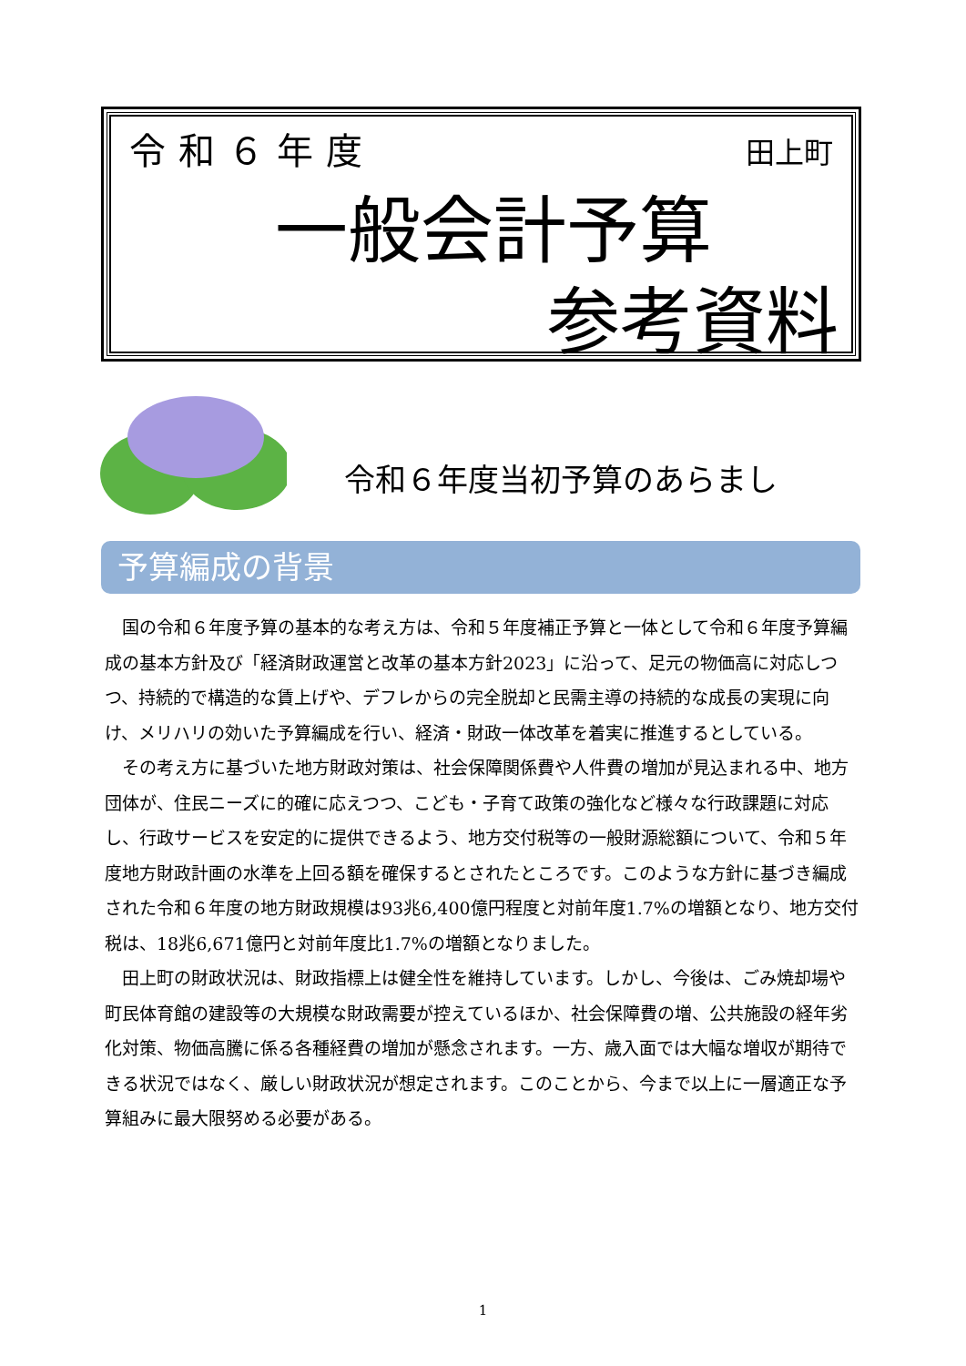令和６年度 田上町
一般会計予算
参考資料
令和６年度当初予算のあらまし
予算編成の背景
国の令和６年度予算の基本的な考え方は、令和５年度補正予算と一体として令和６年度予算編成の基本方針及び「経済財政運営と改革の基本方針2023」に沿って、足元の物価高に対応しつつ、持続的で構造的な賃上げや、デフレからの完全脱却と民需主導の持続的な成長の実現に向け、メリハリの効いた予算編成を行い、経済・財政一体改革を着実に推進するとしている。
その考え方に基づいた地方財政対策は、社会保障関係費や人件費の増加が見込まれる中、地方団体が、住民ニーズに的確に応えつつ、こども・子育て政策の強化など様々な行政課題に対応し、行政サービスを安定的に提供できるよう、地方交付税等の一般財源総額について、令和５年度地方財政計画の水準を上回る額を確保するとされたところです。このような方針に基づき編成された令和６年度の地方財政規模は93兆6,400億円程度と対前年度1.7%の増額となり、地方交付税は、18兆6,671億円と対前年度比1.7%の増額となりました。
田上町の財政状況は、財政指標上は健全性を維持しています。しかし、今後は、ごみ焼却場や町民体育館の建設等の大規模な財政需要が控えているほか、社会保障費の増、公共施設の経年劣化対策、物価高騰に係る各種経費の増加が懸念されます。一方、歳入面では大幅な増収が期待できる状況ではなく、厳しい財政状況が想定されます。このことから、今まで以上に一層適正な予算組みに最大限努める必要がある。
1